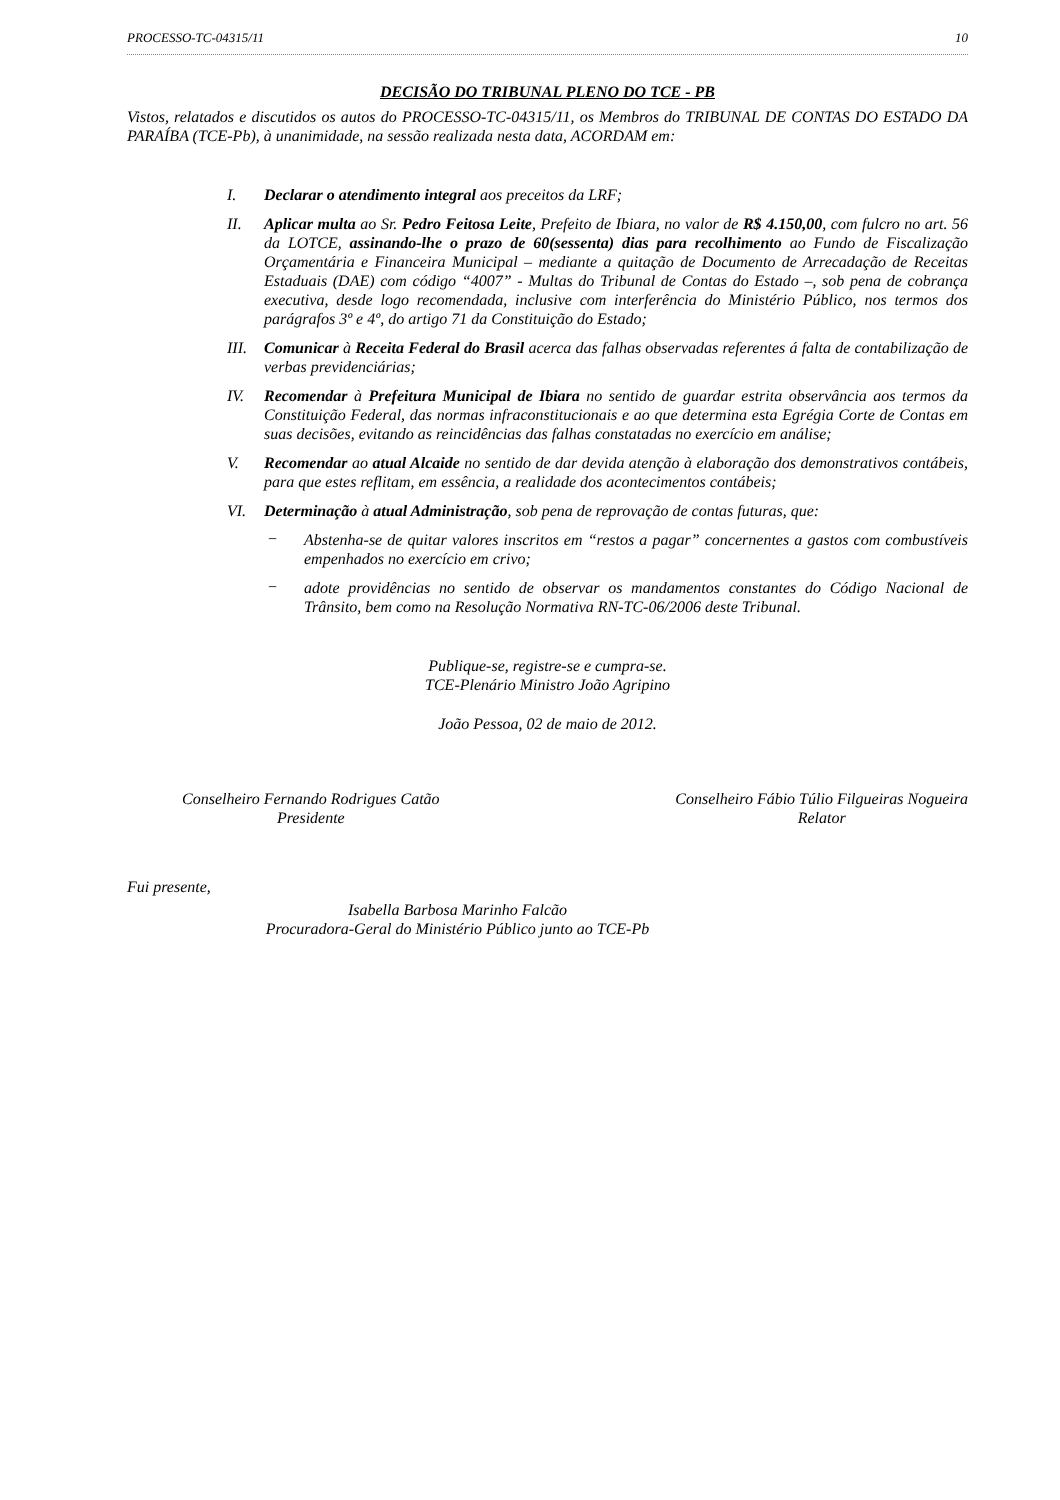PROCESSO-TC-04315/11 10
DECISÃO DO TRIBUNAL PLENO DO TCE - PB
Vistos, relatados e discutidos os autos do PROCESSO-TC-04315/11, os Membros do TRIBUNAL DE CONTAS DO ESTADO DA PARAÍBA (TCE-Pb), à unanimidade, na sessão realizada nesta data, ACORDAM em:
I. Declarar o atendimento integral aos preceitos da LRF;
II. Aplicar multa ao Sr. Pedro Feitosa Leite, Prefeito de Ibiara, no valor de R$ 4.150,00, com fulcro no art. 56 da LOTCE, assinando-lhe o prazo de 60(sessenta) dias para recolhimento ao Fundo de Fiscalização Orçamentária e Financeira Municipal – mediante a quitação de Documento de Arrecadação de Receitas Estaduais (DAE) com código “4007” - Multas do Tribunal de Contas do Estado –, sob pena de cobrança executiva, desde logo recomendada, inclusive com interferência do Ministério Público, nos termos dos parágrafos 3º e 4º, do artigo 71 da Constituição do Estado;
III.
Comunicar à Receita Federal do Brasil acerca das falhas observadas referentes á falta de contabilização de verbas previdenciárias;
IV. Recomendar à Prefeitura Municipal de Ibiara no sentido de guardar estrita observância aos termos da Constituição Federal, das normas infraconstitucionais e ao que determina esta Egrégia Corte de Contas em suas decisões, evitando as reincidências das falhas constatadas no exercício em análise;
V. Recomendar ao atual Alcaide no sentido de dar devida atenção à elaboração dos demonstrativos contábeis, para que estes reflitam, em essência, a realidade dos acontecimentos contábeis;
VI. Determinação à atual Administração, sob pena de reprovação de contas futuras, que:
−
Abstenha-se de quitar valores inscritos em “restos a pagar” concernentes a gastos com combustíveis empenhados no exercício em crivo;
−
adote providências no sentido de observar os mandamentos constantes do Código Nacional de Trânsito, bem como na Resolução Normativa RN-TC-06/2006 deste Tribunal.
Publique-se, registre-se e cumpra-se.
TCE-Plenário Ministro João Agripino
João Pessoa, 02 de maio de 2012.
Conselheiro Fernando Rodrigues Catão
Presidente
Conselheiro Fábio Túlio Filgueiras Nogueira
Relator
Fui presente,
Isabella Barbosa Marinho Falcão
Procuradora-Geral do Ministério Público junto ao TCE-Pb